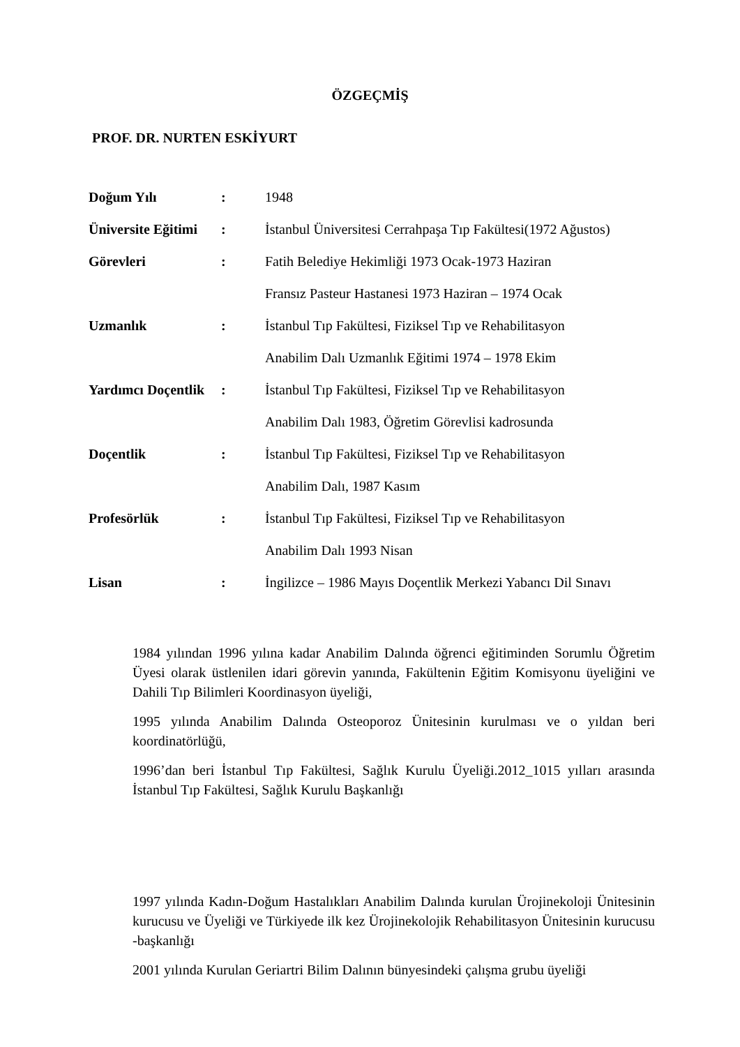ÖZGEÇMİŞ
PROF. DR. NURTEN ESKİYURT
Doğum Yılı: 1948
Üniversite Eğitimi: İstanbul Üniversitesi Cerrahpaşa Tıp Fakültesi(1972 Ağustos)
Görevleri: Fatih Belediye Hekimliği 1973 Ocak-1973 Haziran
Fransız Pasteur Hastanesi 1973 Haziran – 1974 Ocak
Uzmanlık: İstanbul Tıp Fakültesi, Fiziksel Tıp ve Rehabilitasyon
Anabilim Dalı Uzmanlık Eğitimi 1974 – 1978 Ekim
Yardımcı Doçentlik: İstanbul Tıp Fakültesi, Fiziksel Tıp ve Rehabilitasyon
Anabilim Dalı 1983, Öğretim Görevlisi kadrosunda
Doçentlik: İstanbul Tıp Fakültesi, Fiziksel Tıp ve Rehabilitasyon
Anabilim Dalı, 1987 Kasım
Profesörlük: İstanbul Tıp Fakültesi, Fiziksel Tıp ve Rehabilitasyon
Anabilim Dalı 1993 Nisan
Lisan: İngilizce – 1986 Mayıs Doçentlik Merkezi Yabancı Dil Sınavı
1984 yılından 1996 yılına kadar Anabilim Dalında öğrenci eğitiminden Sorumlu Öğretim Üyesi olarak üstlenilen idari görevin yanında, Fakültenin Eğitim Komisyonu üyeliğini ve Dahili Tıp Bilimleri Koordinasyon üyeliği,
1995 yılında Anabilim Dalında Osteoporoz Ünitesinin kurulması ve o yıldan beri koordinatörlüğü,
1996’dan beri İstanbul Tıp Fakültesi, Sağlık Kurulu Üyeliği.2012_1015 yılları arasında İstanbul Tıp Fakültesi, Sağlık Kurulu Başkanlığı
1997 yılında Kadın-Doğum Hastalıkları Anabilim Dalında kurulan Ürojinekoloji Ünitesinin kurucusu ve Üyeliği ve Türkiyede ilk kez Ürojinekolojik Rehabilitasyon Ünitesinin kurucusu -başkanlığı
2001 yılında Kurulan Geriartri Bilim Dalının bünyesindeki çalışma grubu üyeliği